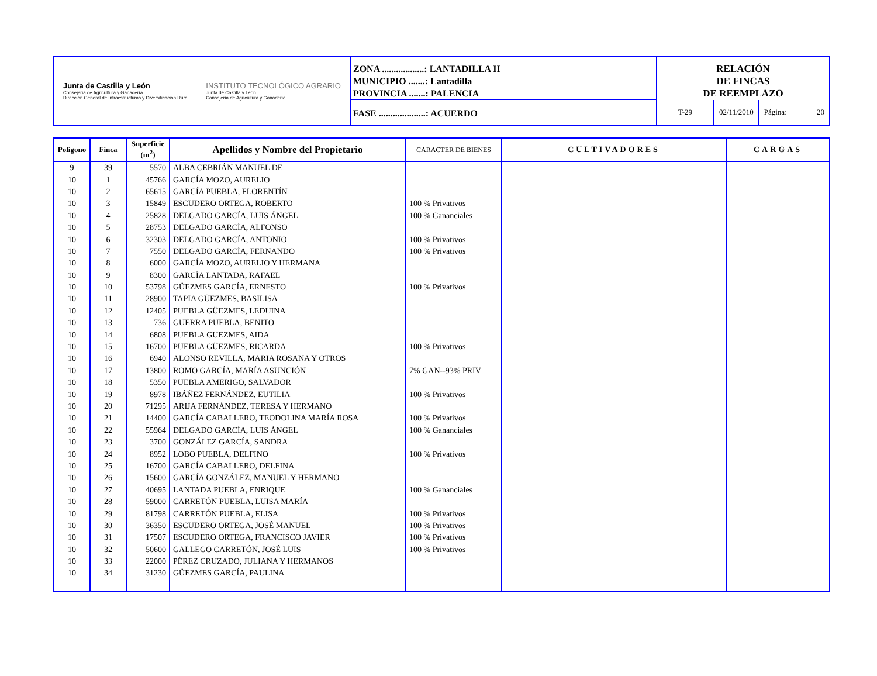Junta de Castilla y León
Consejería de Agricultura y Ganadería
Dirección General de Infraestructuras y Diversificación Rural
INSTITUTO TECNOLÓGICO AGRARIO
Junta de Castilla y León
Consejería de Agricultura y Ganadería
ZONA ..................: LANTADILLA II
MUNICIPIO .......: Lantadilla
PROVINCIA .......: PALENCIA
FASE ....................: ACUERDO
RELACIÓN
DE FINCAS
DE REEMPLAZO
T-29
02/11/2010
Página: 20
| Polígono | Finca | Superficie (m<sup>2</sup>) | Apellidos y Nombre del Propietario | CARACTER DE BIENES | CULTIVADORES | CARGAS |
| --- | --- | --- | --- | --- | --- | --- |
| 9 | 39 | 5570 | ALBA CEBRIÁN MANUEL DE | | | |
| 10 | 1 | 45766 | GARCÍA MOZO, AURELIO | | | |
| 10 | 2 | 65615 | GARCÍA PUEBLA, FLORENTÍN | | | |
| 10 | 3 | 15849 | ESCUDERO ORTEGA, ROBERTO | 100 % Privativos | | |
| 10 | 4 | 25828 | DELGADO GARCÍA, LUIS ÁNGEL | 100 % Gananciales | | |
| 10 | 5 | 28753 | DELGADO GARCÍA, ALFONSO | | | |
| 10 | 6 | 32303 | DELGADO GARCÍA, ANTONIO | 100 % Privativos | | |
| 10 | 7 | 7550 | DELGADO GARCÍA, FERNANDO | 100 % Privativos | | |
| 10 | 8 | 6000 | GARCÍA MOZO, AURELIO Y HERMANA | | | |
| 10 | 9 | 8300 | GARCÍA LANTADA, RAFAEL | | | |
| 10 | 10 | 53798 | GÜEZMES GARCÍA, ERNESTO | 100 % Privativos | | |
| 10 | 11 | 28900 | TAPIA GÜEZMES, BASILISA | | | |
| 10 | 12 | 12405 | PUEBLA GÜEZMES, LEDUINA | | | |
| 10 | 13 | 736 | GUERRA PUEBLA, BENITO | | | |
| 10 | 14 | 6808 | PUEBLA GUEZMES, AIDA | | | |
| 10 | 15 | 16700 | PUEBLA GÜEZMES, RICARDA | 100 % Privativos | | |
| 10 | 16 | 6940 | ALONSO REVILLA, MARIA ROSANA Y OTROS | | | |
| 10 | 17 | 13800 | ROMO GARCÍA, MARÍA ASUNCIÓN | 7% GAN--93% PRIV | | |
| 10 | 18 | 5350 | PUEBLA AMERIGO, SALVADOR | | | |
| 10 | 19 | 8978 | IBÁÑEZ FERNÁNDEZ, EUTILIA | 100 % Privativos | | |
| 10 | 20 | 71295 | ARIJA FERNÁNDEZ, TERESA Y HERMANO | | | |
| 10 | 21 | 14400 | GARCÍA CABALLERO, TEODOLINA MARÍA ROSA | 100 % Privativos | | |
| 10 | 22 | 55964 | DELGADO GARCÍA, LUIS ÁNGEL | 100 % Gananciales | | |
| 10 | 23 | 3700 | GONZÁLEZ GARCÍA, SANDRA | | | |
| 10 | 24 | 8952 | LOBO PUEBLA, DELFINO | 100 % Privativos | | |
| 10 | 25 | 16700 | GARCÍA CABALLERO, DELFINA | | | |
| 10 | 26 | 15600 | GARCÍA GONZÁLEZ, MANUEL Y HERMANO | | | |
| 10 | 27 | 40695 | LANTADA PUEBLA, ENRIQUE | 100 % Gananciales | | |
| 10 | 28 | 59000 | CARRETÓN PUEBLA, LUISA MARÍA | | | |
| 10 | 29 | 81798 | CARRETÓN PUEBLA, ELISA | 100 % Privativos | | |
| 10 | 30 | 36350 | ESCUDERO ORTEGA, JOSÉ MANUEL | 100 % Privativos | | |
| 10 | 31 | 17507 | ESCUDERO ORTEGA, FRANCISCO JAVIER | 100 % Privativos | | |
| 10 | 32 | 50600 | GALLEGO CARRETÓN, JOSÉ LUIS | 100 % Privativos | | |
| 10 | 33 | 22000 | PÉREZ CRUZADO, JULIANA Y HERMANOS | | | |
| 10 | 34 | 31230 | GÜEZMES GARCÍA, PAULINA | | | |